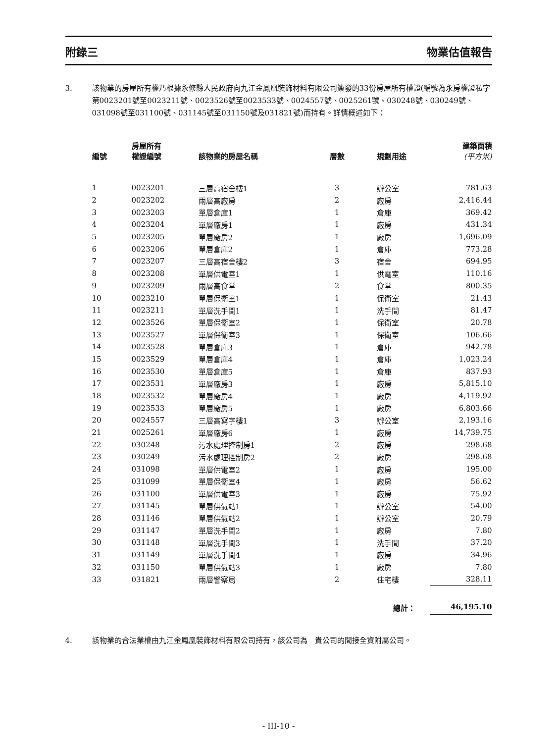附錄三 物業估值報告
3. 該物業的房屋所有權乃根據永修縣人民政府向九江金鳳凰裝飾材料有限公司簽發的33份房屋所有權證(編號為永房權證私字第0023201號至0023211號、0023526號至0023533號、0024557號、0025261號、030248號、030249號、031098號至031100號、031145號至031150號及031821號)而持有。詳情概述如下：
| 編號 | 房屋所有 權證編號 | 該物業的房屋名稱 | 層數 | 規劃用途 | 建築面積 (平方米) |
| --- | --- | --- | --- | --- | --- |
| 1 | 0023201 | 三層高宿舍樓1 | 3 | 辦公室 | 781.63 |
| 2 | 0023202 | 兩層高廠房 | 2 | 廠房 | 2,416.44 |
| 3 | 0023203 | 單層倉庫1 | 1 | 倉庫 | 369.42 |
| 4 | 0023204 | 單層廠房1 | 1 | 廠房 | 431.34 |
| 5 | 0023205 | 單層廠房2 | 1 | 廠房 | 1,696.09 |
| 6 | 0023206 | 單層倉庫2 | 1 | 倉庫 | 773.28 |
| 7 | 0023207 | 三層高宿舍樓2 | 3 | 宿舍 | 694.95 |
| 8 | 0023208 | 單層供電室1 | 1 | 供電室 | 110.16 |
| 9 | 0023209 | 兩層高食堂 | 2 | 食堂 | 800.35 |
| 10 | 0023210 | 單層保衛室1 | 1 | 保衛室 | 21.43 |
| 11 | 0023211 | 單層洗手間1 | 1 | 洗手間 | 81.47 |
| 12 | 0023526 | 單層保衛室2 | 1 | 保衛室 | 20.78 |
| 13 | 0023527 | 單層保衛室3 | 1 | 保衛室 | 106.66 |
| 14 | 0023528 | 單層倉庫3 | 1 | 倉庫 | 942.78 |
| 15 | 0023529 | 單層倉庫4 | 1 | 倉庫 | 1,023.24 |
| 16 | 0023530 | 單層倉庫5 | 1 | 倉庫 | 837.93 |
| 17 | 0023531 | 單層廠房3 | 1 | 廠房 | 5,815.10 |
| 18 | 0023532 | 單層廠房4 | 1 | 廠房 | 4,119.92 |
| 19 | 0023533 | 單層廠房5 | 1 | 廠房 | 6,803.66 |
| 20 | 0024557 | 三層高寫字樓1 | 3 | 辦公室 | 2,193.16 |
| 21 | 0025261 | 單層廠房6 | 1 | 廠房 | 14,739.75 |
| 22 | 030248 | 污水處理控制房1 | 2 | 廠房 | 298.68 |
| 23 | 030249 | 污水處理控制房2 | 2 | 廠房 | 298.68 |
| 24 | 031098 | 單層供電室2 | 1 | 廠房 | 195.00 |
| 25 | 031099 | 單層保衛室4 | 1 | 廠房 | 56.62 |
| 26 | 031100 | 單層供電室3 | 1 | 廠房 | 75.92 |
| 27 | 031145 | 單層供氣站1 | 1 | 辦公室 | 54.00 |
| 28 | 031146 | 單層供氣站2 | 1 | 辦公室 | 20.79 |
| 29 | 031147 | 單層洗手間2 | 1 | 廠房 | 7.80 |
| 30 | 031148 | 單層洗手間3 | 1 | 洗手間 | 37.20 |
| 31 | 031149 | 單層洗手間4 | 1 | 廠房 | 34.96 |
| 32 | 031150 | 單層供氣站3 | 1 | 廠房 | 7.80 |
| 33 | 031821 | 兩層警察局 | 2 | 住宅樓 | 328.11 |
| | | | | 總計： | 46,195.10 |
4. 該物業的合法業權由九江金鳳凰裝飾材料有限公司持有，該公司為　貴公司的間接全資附屬公司。
- III-10 -